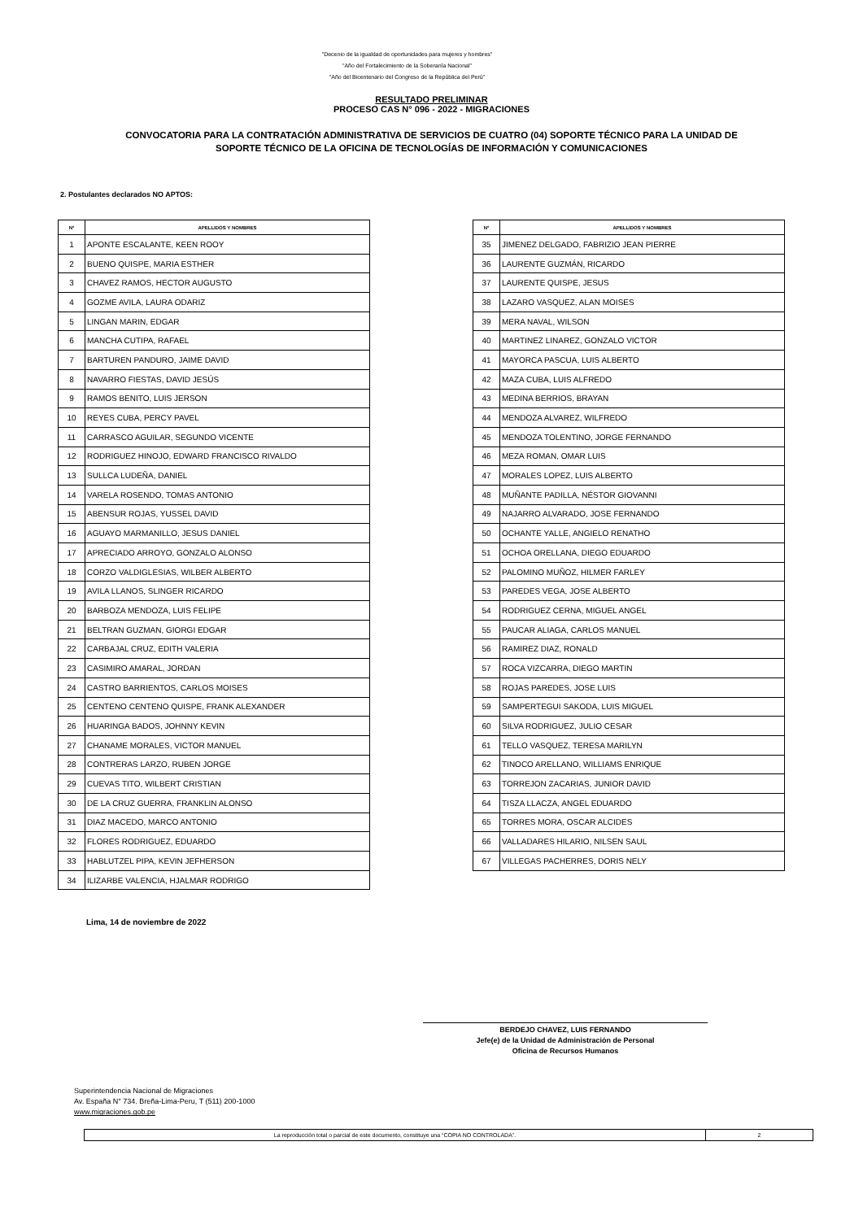"Decenio de la igualdad de oportunidades para mujeres y hombres"
"Año del Fortalecimiento de la Soberanía Nacional"
"Año del Bicentenario del Congreso de la República del Perú"
RESULTADO PRELIMINAR
PROCESO CAS N° 096 - 2022 - MIGRACIONES
CONVOCATORIA PARA LA CONTRATACIÓN ADMINISTRATIVA DE SERVICIOS DE CUATRO (04) SOPORTE TÉCNICO PARA LA UNIDAD DE
SOPORTE TÉCNICO DE LA OFICINA DE TECNOLOGÍAS DE INFORMACIÓN Y COMUNICACIONES
2. Postulantes declarados NO APTOS:
| N° | APELLIDOS Y NOMBRES |
| --- | --- |
| 1 | APONTE ESCALANTE, KEEN ROOY |
| 2 | BUENO QUISPE, MARIA ESTHER |
| 3 | CHAVEZ RAMOS, HECTOR AUGUSTO |
| 4 | GOZME AVILA, LAURA ODARIZ |
| 5 | LINGAN MARIN, EDGAR |
| 6 | MANCHA CUTIPA, RAFAEL |
| 7 | BARTUREN PANDURO, JAIME DAVID |
| 8 | NAVARRO FIESTAS, DAVID JESÚS |
| 9 | RAMOS BENITO, LUIS JERSON |
| 10 | REYES CUBA, PERCY PAVEL |
| 11 | CARRASCO AGUILAR, SEGUNDO VICENTE |
| 12 | RODRIGUEZ HINOJO, EDWARD FRANCISCO RIVALDO |
| 13 | SULLCA LUDEÑA, DANIEL |
| 14 | VARELA ROSENDO, TOMAS ANTONIO |
| 15 | ABENSUR ROJAS, YUSSEL DAVID |
| 16 | AGUAYO MARMANILLO, JESUS DANIEL |
| 17 | APRECIADO ARROYO, GONZALO ALONSO |
| 18 | CORZO VALDIGLESIAS, WILBER ALBERTO |
| 19 | AVILA LLANOS, SLINGER RICARDO |
| 20 | BARBOZA MENDOZA, LUIS FELIPE |
| 21 | BELTRAN GUZMAN, GIORGI EDGAR |
| 22 | CARBAJAL CRUZ, EDITH VALERIA |
| 23 | CASIMIRO AMARAL, JORDAN |
| 24 | CASTRO BARRIENTOS, CARLOS MOISES |
| 25 | CENTENO CENTENO QUISPE, FRANK ALEXANDER |
| 26 | HUARINGA BADOS, JOHNNY KEVIN |
| 27 | CHANAME MORALES, VICTOR MANUEL |
| 28 | CONTRERAS LARZO, RUBEN JORGE |
| 29 | CUEVAS TITO, WILBERT CRISTIAN |
| 30 | DE LA CRUZ GUERRA, FRANKLIN ALONSO |
| 31 | DIAZ MACEDO, MARCO ANTONIO |
| 32 | FLORES RODRIGUEZ, EDUARDO |
| 33 | HABLUTZEL PIPA, KEVIN JEFHERSON |
| 34 | ILIZARBE VALENCIA, HJALMAR RODRIGO |
| N° | APELLIDOS Y NOMBRES |
| --- | --- |
| 35 | JIMENEZ DELGADO, FABRIZIO JEAN PIERRE |
| 36 | LAURENTE GUZMÁN, RICARDO |
| 37 | LAURENTE QUISPE, JESUS |
| 38 | LAZARO VASQUEZ, ALAN MOISES |
| 39 | MERA NAVAL, WILSON |
| 40 | MARTINEZ LINAREZ, GONZALO VICTOR |
| 41 | MAYORCA PASCUA, LUIS ALBERTO |
| 42 | MAZA CUBA, LUIS ALFREDO |
| 43 | MEDINA BERRIOS, BRAYAN |
| 44 | MENDOZA ALVAREZ, WILFREDO |
| 45 | MENDOZA TOLENTINO, JORGE FERNANDO |
| 46 | MEZA ROMAN, OMAR LUIS |
| 47 | MORALES LOPEZ, LUIS ALBERTO |
| 48 | MUÑANTE PADILLA, NÉSTOR GIOVANNI |
| 49 | NAJARRO ALVARADO, JOSE FERNANDO |
| 50 | OCHANTE YALLE, ANGIELO RENATHO |
| 51 | OCHOA ORELLANA, DIEGO EDUARDO |
| 52 | PALOMINO MUÑOZ, HILMER FARLEY |
| 53 | PAREDES VEGA, JOSE ALBERTO |
| 54 | RODRIGUEZ CERNA, MIGUEL ANGEL |
| 55 | PAUCAR ALIAGA, CARLOS MANUEL |
| 56 | RAMIREZ DIAZ, RONALD |
| 57 | ROCA VIZCARRA, DIEGO MARTIN |
| 58 | ROJAS PAREDES, JOSE LUIS |
| 59 | SAMPERTEGUI SAKODA, LUIS MIGUEL |
| 60 | SILVA RODRIGUEZ, JULIO CESAR |
| 61 | TELLO VASQUEZ, TERESA MARILYN |
| 62 | TINOCO ARELLANO, WILLIAMS ENRIQUE |
| 63 | TORREJON ZACARIAS, JUNIOR DAVID |
| 64 | TISZA LLACZA, ANGEL EDUARDO |
| 65 | TORRES MORA, OSCAR ALCIDES |
| 66 | VALLADARES HILARIO, NILSEN SAUL |
| 67 | VILLEGAS PACHERRES, DORIS NELY |
Lima, 14 de noviembre de 2022
BERDEJO CHAVEZ, LUIS FERNANDO
Jefe(e) de la Unidad de Administración de Personal
Oficina de Recursos Humanos
Superintendencia Nacional de Migraciones
Av. España N° 734. Breña-Lima-Peru, T (511) 200-1000
www.migraciones.gob.pe
La reproducción total o parcial de este documento, constituye una “COPIA NO CONTROLADA”.
2